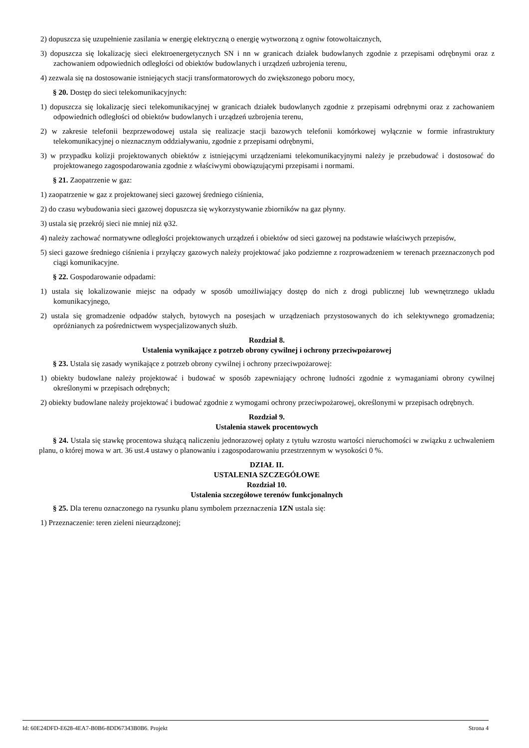2) dopuszcza się uzupełnienie zasilania w energię elektryczną o energię wytworzoną z ogniw fotowoltaicznych,
3) dopuszcza się lokalizację sieci elektroenergetycznych SN i nn w granicach działek budowlanych zgodnie z przepisami odrębnymi oraz z zachowaniem odpowiednich odległości od obiektów budowlanych i urządzeń uzbrojenia terenu,
4) zezwala się na dostosowanie istniejących stacji transformatorowych do zwiększonego poboru mocy,
§ 20. Dostęp do sieci telekomunikacyjnych:
1) dopuszcza się lokalizację sieci telekomunikacyjnej w granicach działek budowlanych zgodnie z przepisami odrębnymi oraz z zachowaniem odpowiednich odległości od obiektów budowlanych i urządzeń uzbrojenia terenu,
2) w zakresie telefonii bezprzewodowej ustala się realizacje stacji bazowych telefonii komórkowej wyłącznie w formie infrastruktury telekomunikacyjnej o nieznacznym oddziaływaniu, zgodnie z przepisami odrębnymi,
3) w przypadku kolizji projektowanych obiektów z istniejącymi urządzeniami telekomunikacyjnymi należy je przebudować i dostosować do projektowanego zagospodarowania zgodnie z właściwymi obowiązującymi przepisami i normami.
§ 21. Zaopatrzenie w gaz:
1) zaopatrzenie w gaz z projektowanej sieci gazowej średniego ciśnienia,
2) do czasu wybudowania sieci gazowej dopuszcza się wykorzystywanie zbiorników na gaz płynny.
3) ustala się przekrój sieci nie mniej niż φ32.
4) należy zachować normatywne odległości projektowanych urządzeń i obiektów od sieci gazowej na podstawie właściwych przepisów,
5) sieci gazowe średniego ciśnienia i przyłączy gazowych należy projektować jako podziemne z rozprowadzeniem w terenach przeznaczonych pod ciągi komunikacyjne.
§ 22. Gospodarowanie odpadami:
1) ustala się lokalizowanie miejsc na odpady w sposób umożliwiający dostęp do nich z drogi publicznej lub wewnętrznego układu komunikacyjnego,
2) ustala się gromadzenie odpadów stałych, bytowych na posesjach w urządzeniach przystosowanych do ich selektywnego gromadzenia; opróżnianych za pośrednictwem wyspecjalizowanych służb.
Rozdział 8.
Ustalenia wynikające z potrzeb obrony cywilnej i ochrony przeciwpożarowej
§ 23. Ustala się zasady wynikające z potrzeb obrony cywilnej i ochrony przeciwpożarowej:
1) obiekty budowlane należy projektować i budować w sposób zapewniający ochronę ludności zgodnie z wymaganiami obrony cywilnej określonymi w przepisach odrębnych;
2) obiekty budowlane należy projektować i budować zgodnie z wymogami ochrony przeciwpożarowej, określonymi w przepisach odrębnych.
Rozdział 9.
Ustalenia stawek procentowych
§ 24. Ustala się stawkę procentowa służącą naliczeniu jednorazowej opłaty z tytułu wzrostu wartości nieruchomości w związku z uchwaleniem planu, o której mowa w art. 36 ust.4 ustawy o planowaniu i zagospodarowaniu przestrzennym w wysokości 0 %.
DZIAŁ II.
USTALENIA SZCZEGÓŁOWE
Rozdział 10.
Ustalenia szczegółowe terenów funkcjonalnych
§ 25. Dla terenu oznaczonego na rysunku planu symbolem przeznaczenia 1ZN ustala się:
1) Przeznaczenie: teren zieleni nieurządzonej;
Id: 60E24DFD-E628-4EA7-B0B6-8DD67343B0B6. Projekt Strona 4